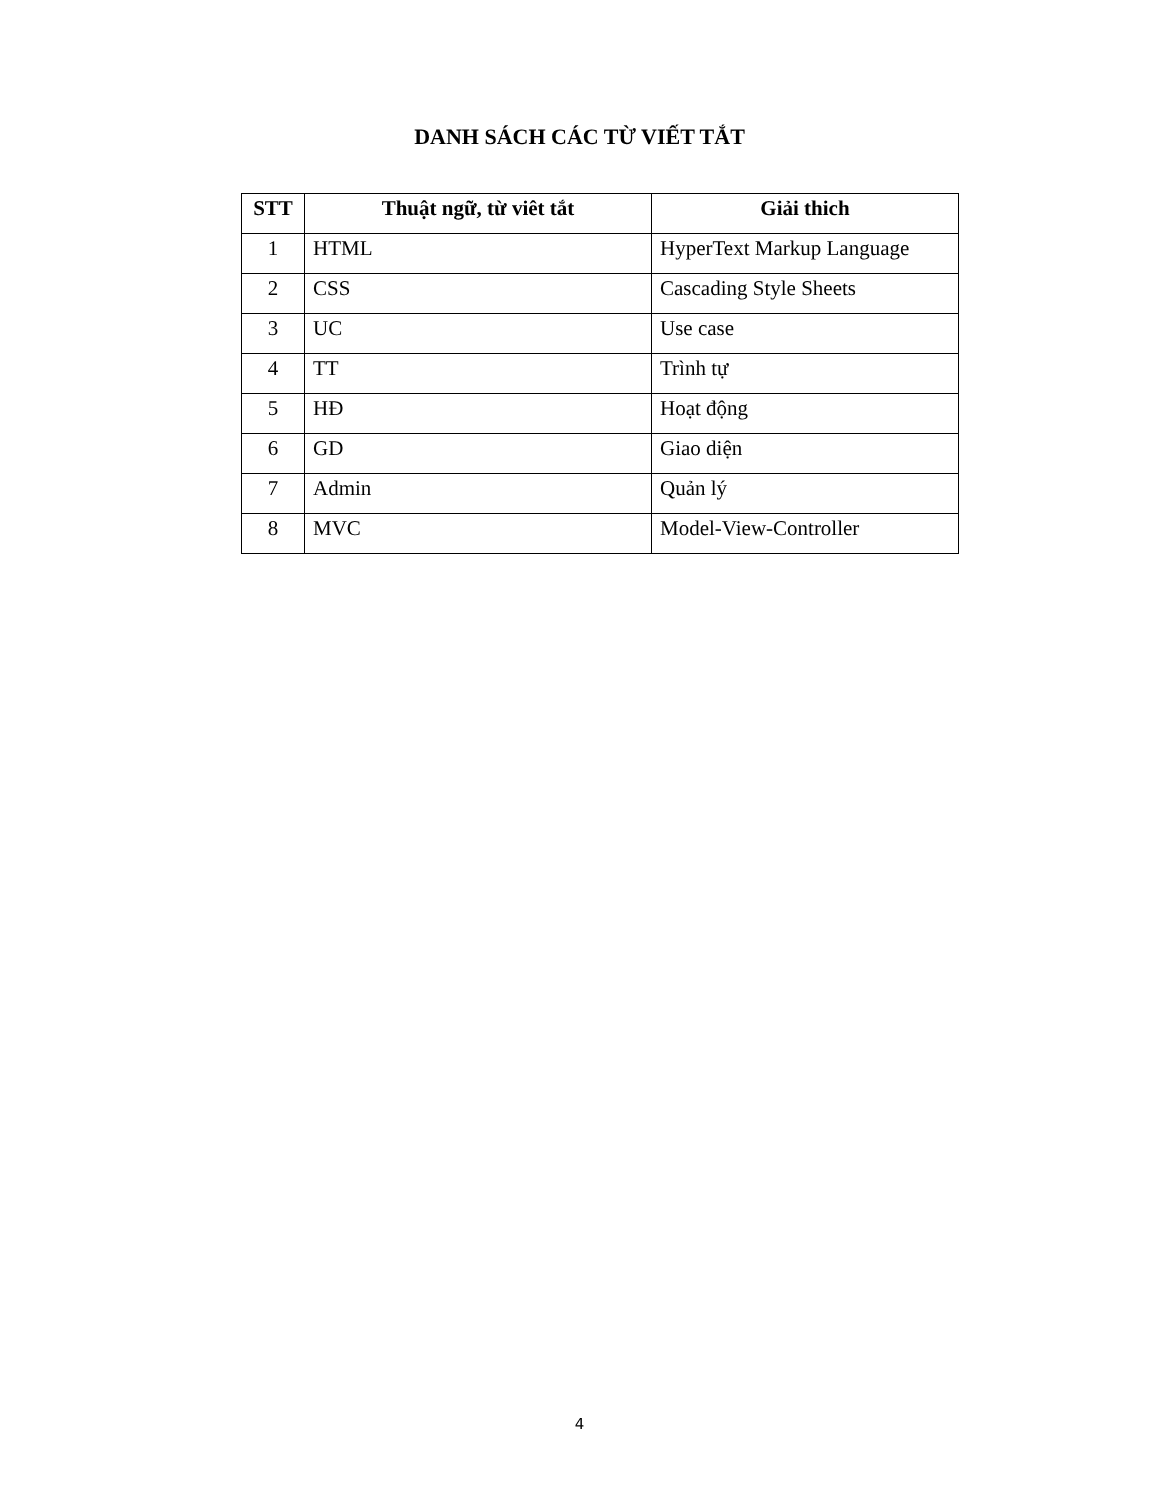DANH SÁCH CÁC TỪ VIẾT TẮT
| STT | Thuật ngữ, từ viêt tắt | Giải thich |
| --- | --- | --- |
| 1 | HTML | HyperText Markup Language |
| 2 | CSS | Cascading Style Sheets |
| 3 | UC | Use case |
| 4 | TT | Trình tự |
| 5 | HĐ | Hoạt động |
| 6 | GD | Giao diện |
| 7 | Admin | Quản lý |
| 8 | MVC | Model-View-Controller |
4